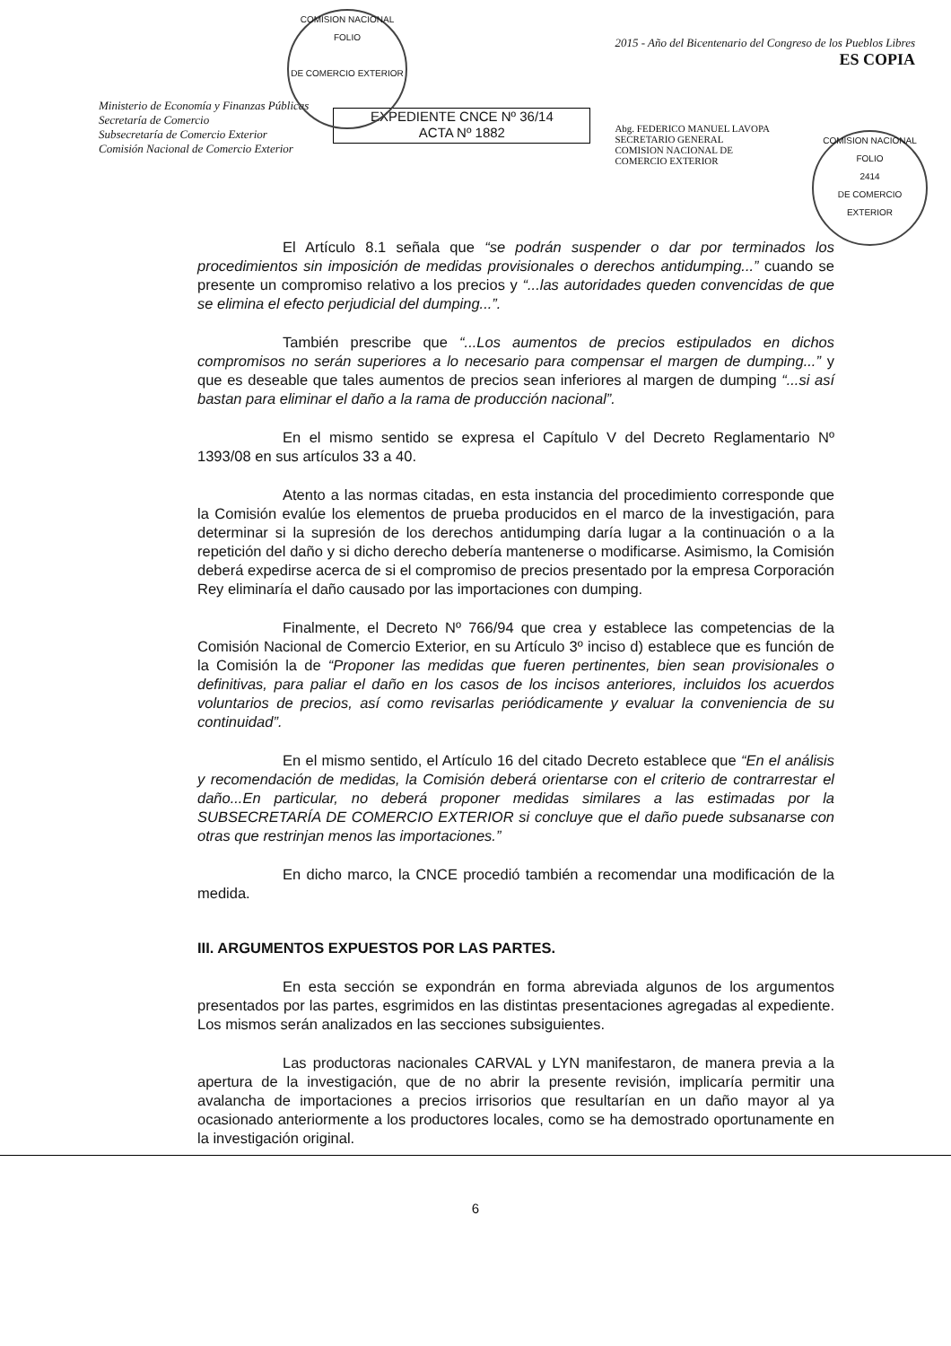COMISION NACIONAL
FOLIO
DE COMERCIO EXTERIOR
COMISION NACIONAL
FOLIO
2414
DE COMERCIO EXTERIOR
Ministerio de Economía y Finanzas Públicas
Secretaría de Comercio
Subsecretaría de Comercio Exterior
Comisión Nacional de Comercio Exterior
EXPEDIENTE CNCE Nº 36/14
ACTA Nº 1882
2015 - Año del Bicentenario del Congreso de los Pueblos Libres
ES COPIA
Abg. FEDERICO MANUEL LAVOPA
SECRETARIO GENERAL
COMISION NACIONAL DE
COMERCIO EXTERIOR
El Artículo 8.1 señala que “se podrán suspender o dar por terminados los procedimientos sin imposición de medidas provisionales o derechos antidumping...” cuando se presente un compromiso relativo a los precios y “...las autoridades queden convencidas de que se elimina el efecto perjudicial del dumping...”.
También prescribe que “...Los aumentos de precios estipulados en dichos compromisos no serán superiores a lo necesario para compensar el margen de dumping...” y que es deseable que tales aumentos de precios sean inferiores al margen de dumping “...si así bastan para eliminar el daño a la rama de producción nacional”.
En el mismo sentido se expresa el Capítulo V del Decreto Reglamentario Nº 1393/08 en sus artículos 33 a 40.
Atento a las normas citadas, en esta instancia del procedimiento corresponde que la Comisión evalúe los elementos de prueba producidos en el marco de la investigación, para determinar si la supresión de los derechos antidumping daría lugar a la continuación o a la repetición del daño y si dicho derecho debería mantenerse o modificarse. Asimismo, la Comisión deberá expedirse acerca de si el compromiso de precios presentado por la empresa Corporación Rey eliminaría el daño causado por las importaciones con dumping.
Finalmente, el Decreto Nº 766/94 que crea y establece las competencias de la Comisión Nacional de Comercio Exterior, en su Artículo 3º inciso d) establece que es función de la Comisión la de “Proponer las medidas que fueren pertinentes, bien sean provisionales o definitivas, para paliar el daño en los casos de los incisos anteriores, incluidos los acuerdos voluntarios de precios, así como revisarlas periódicamente y evaluar la conveniencia de su continuidad”.
En el mismo sentido, el Artículo 16 del citado Decreto establece que “En el análisis y recomendación de medidas, la Comisión deberá orientarse con el criterio de contrarrestar el daño...En particular, no deberá proponer medidas similares a las estimadas por la SUBSECRETARÍA DE COMERCIO EXTERIOR si concluye que el daño puede subsanarse con otras que restrinjan menos las importaciones.”
En dicho marco, la CNCE procedió también a recomendar una modificación de la medida.
III. ARGUMENTOS EXPUESTOS POR LAS PARTES.
En esta sección se expondrán en forma abreviada algunos de los argumentos presentados por las partes, esgrimidos en las distintas presentaciones agregadas al expediente. Los mismos serán analizados en las secciones subsiguientes.
Las productoras nacionales CARVAL y LYN manifestaron, de manera previa a la apertura de la investigación, que de no abrir la presente revisión, implicaría permitir una avalancha de importaciones a precios irrisorios que resultarían en un daño mayor al ya ocasionado anteriormente a los productores locales, como se ha demostrado oportunamente en la investigación original.
6